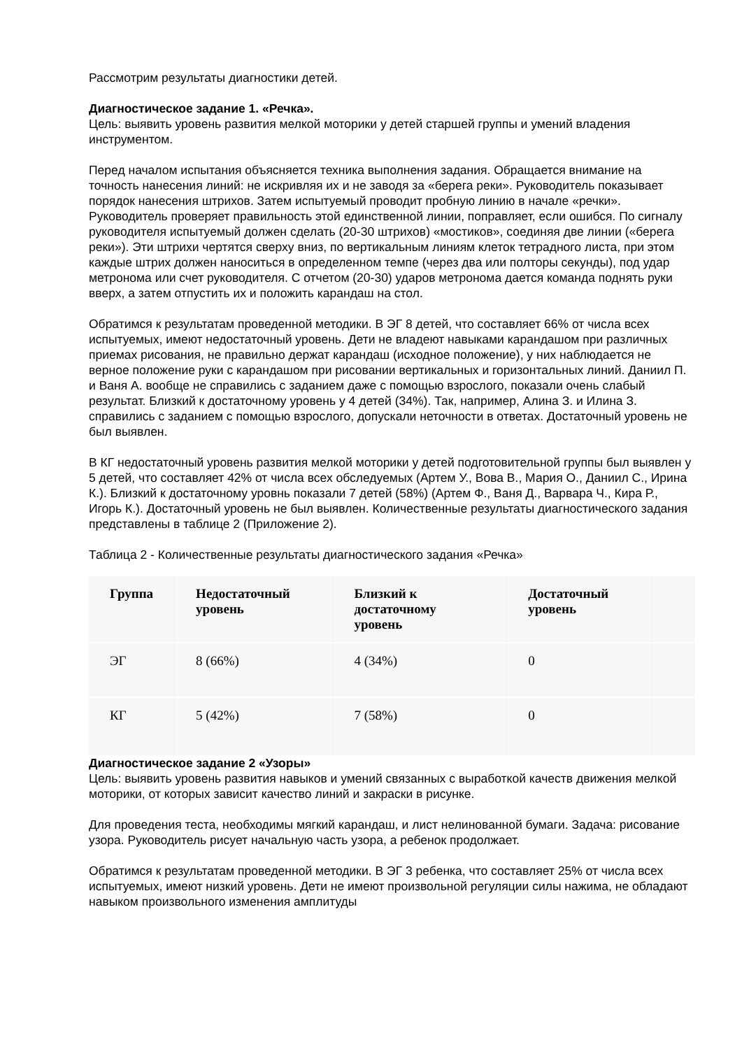Рассмотрим результаты диагностики детей.
Диагностическое задание 1. «Речка».
Цель: выявить уровень развития мелкой моторики у детей старшей группы и умений владения инструментом.
Перед началом испытания объясняется техника выполнения задания. Обращается внимание на точность нанесения линий: не искривляя их и не заводя за «берега реки». Руководитель показывает порядок нанесения штрихов. Затем испытуемый проводит пробную линию в начале «речки». Руководитель проверяет правильность этой единственной линии, поправляет, если ошибся. По сигналу руководителя испытуемый должен сделать (20-30 штрихов) «мостиков», соединяя две линии («берега реки»). Эти штрихи чертятся сверху вниз, по вертикальным линиям клеток тетрадного листа, при этом каждые штрих должен наноситься в определенном темпе (через два или полторы секунды), под удар метронома или счет руководителя. С отчетом (20-30) ударов метронома дается команда поднять руки вверх, а затем отпустить их и положить карандаш на стол.
Обратимся к результатам проведенной методики. В ЭГ 8 детей, что составляет 66% от числа всех испытуемых, имеют недостаточный уровень. Дети не владеют навыками карандашом при различных приемах рисования, не правильно держат карандаш (исходное положение), у них наблюдается не верное положение руки с карандашом при рисовании вертикальных и горизонтальных линий. Даниил П. и Ваня А. вообще не справились с заданием даже с помощью взрослого, показали очень слабый результат. Близкий к достаточному уровень у 4 детей (34%). Так, например, Алина З. и Илина З. справились с заданием с помощью взрослого, допускали неточности в ответах. Достаточный уровень не был выявлен.
В КГ недостаточный уровень развития мелкой моторики у детей подготовительной группы был выявлен у 5 детей, что составляет 42% от числа всех обследуемых (Артем У., Вова В., Мария О., Даниил С., Ирина К.). Близкий к достаточному уровнь показали 7 детей (58%) (Артем Ф., Ваня Д., Варвара Ч., Кира Р., Игорь К.). Достаточный уровень не был выявлен. Количественные результаты диагностического задания представлены в таблице 2 (Приложение 2).
Таблица 2 - Количественные результаты диагностического задания «Речка»
| Группа | Недостаточный уровень | Близкий к достаточному уровень | Достаточный уровень | |
| --- | --- | --- | --- | --- |
| ЭГ | 8 (66%) | 4 (34%) | 0 | |
| КГ | 5 (42%) | 7 (58%) | 0 | |
Диагностическое задание 2 «Узоры»
Цель: выявить уровень развития навыков и умений связанных с выработкой качеств движения мелкой моторики, от которых зависит качество линий и закраски в рисунке.
Для проведения теста, необходимы мягкий карандаш, и лист нелинованной бумаги. Задача: рисование узора. Руководитель рисует начальную часть узора, а ребенок продолжает.
Обратимся к результатам проведенной методики. В ЭГ 3 ребенка, что составляет 25% от числа всех испытуемых, имеют низкий уровень. Дети не имеют произвольной регуляции силы нажима, не обладают навыком произвольного изменения амплитуды